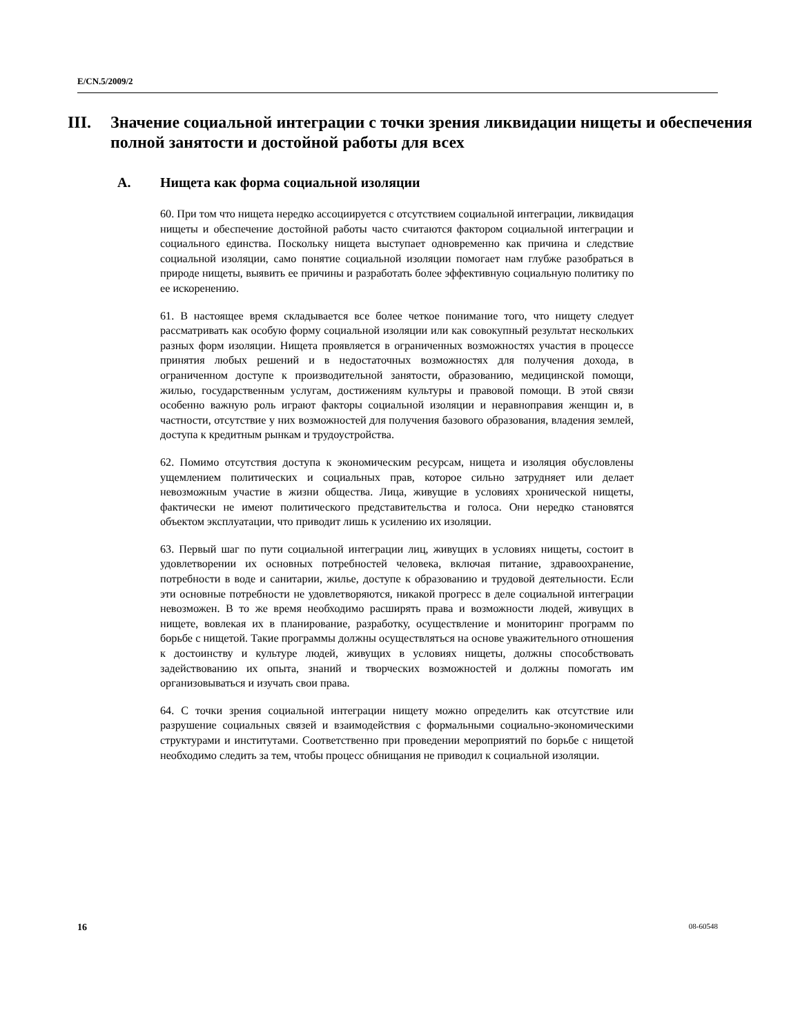E/CN.5/2009/2
III. Значение социальной интеграции с точки зрения ликвидации нищеты и обеспечения полной занятости и достойной работы для всех
A. Нищета как форма социальной изоляции
60. При том что нищета нередко ассоциируется с отсутствием социальной интеграции, ликвидация нищеты и обеспечение достойной работы часто считаются фактором социальной интеграции и социального единства. Поскольку нищета выступает одновременно как причина и следствие социальной изоляции, само понятие социальной изоляции помогает нам глубже разобраться в природе нищеты, выявить ее причины и разработать более эффективную социальную политику по ее искоренению.
61. В настоящее время складывается все более четкое понимание того, что нищету следует рассматривать как особую форму социальной изоляции или как совокупный результат нескольких разных форм изоляции. Нищета проявляется в ограниченных возможностях участия в процессе принятия любых решений и в недостаточных возможностях для получения дохода, в ограниченном доступе к производительной занятости, образованию, медицинской помощи, жилью, государственным услугам, достижениям культуры и правовой помощи. В этой связи особенно важную роль играют факторы социальной изоляции и неравноправия женщин и, в частности, отсутствие у них возможностей для получения базового образования, владения землей, доступа к кредитным рынкам и трудоустройства.
62. Помимо отсутствия доступа к экономическим ресурсам, нищета и изоляция обусловлены ущемлением политических и социальных прав, которое сильно затрудняет или делает невозможным участие в жизни общества. Лица, живущие в условиях хронической нищеты, фактически не имеют политического представительства и голоса. Они нередко становятся объектом эксплуатации, что приводит лишь к усилению их изоляции.
63. Первый шаг по пути социальной интеграции лиц, живущих в условиях нищеты, состоит в удовлетворении их основных потребностей человека, включая питание, здравоохранение, потребности в воде и санитарии, жилье, доступе к образованию и трудовой деятельности. Если эти основные потребности не удовлетворяются, никакой прогресс в деле социальной интеграции невозможен. В то же время необходимо расширять права и возможности людей, живущих в нищете, вовлекая их в планирование, разработку, осуществление и мониторинг программ по борьбе с нищетой. Такие программы должны осуществляться на основе уважительного отношения к достоинству и культуре людей, живущих в условиях нищеты, должны способствовать задействованию их опыта, знаний и творческих возможностей и должны помогать им организовываться и изучать свои права.
64. С точки зрения социальной интеграции нищету можно определить как отсутствие или разрушение социальных связей и взаимодействия с формальными социально-экономическими структурами и институтами. Соответственно при проведении мероприятий по борьбе с нищетой необходимо следить за тем, чтобы процесс обнищания не приводил к социальной изоляции.
16 08-60548